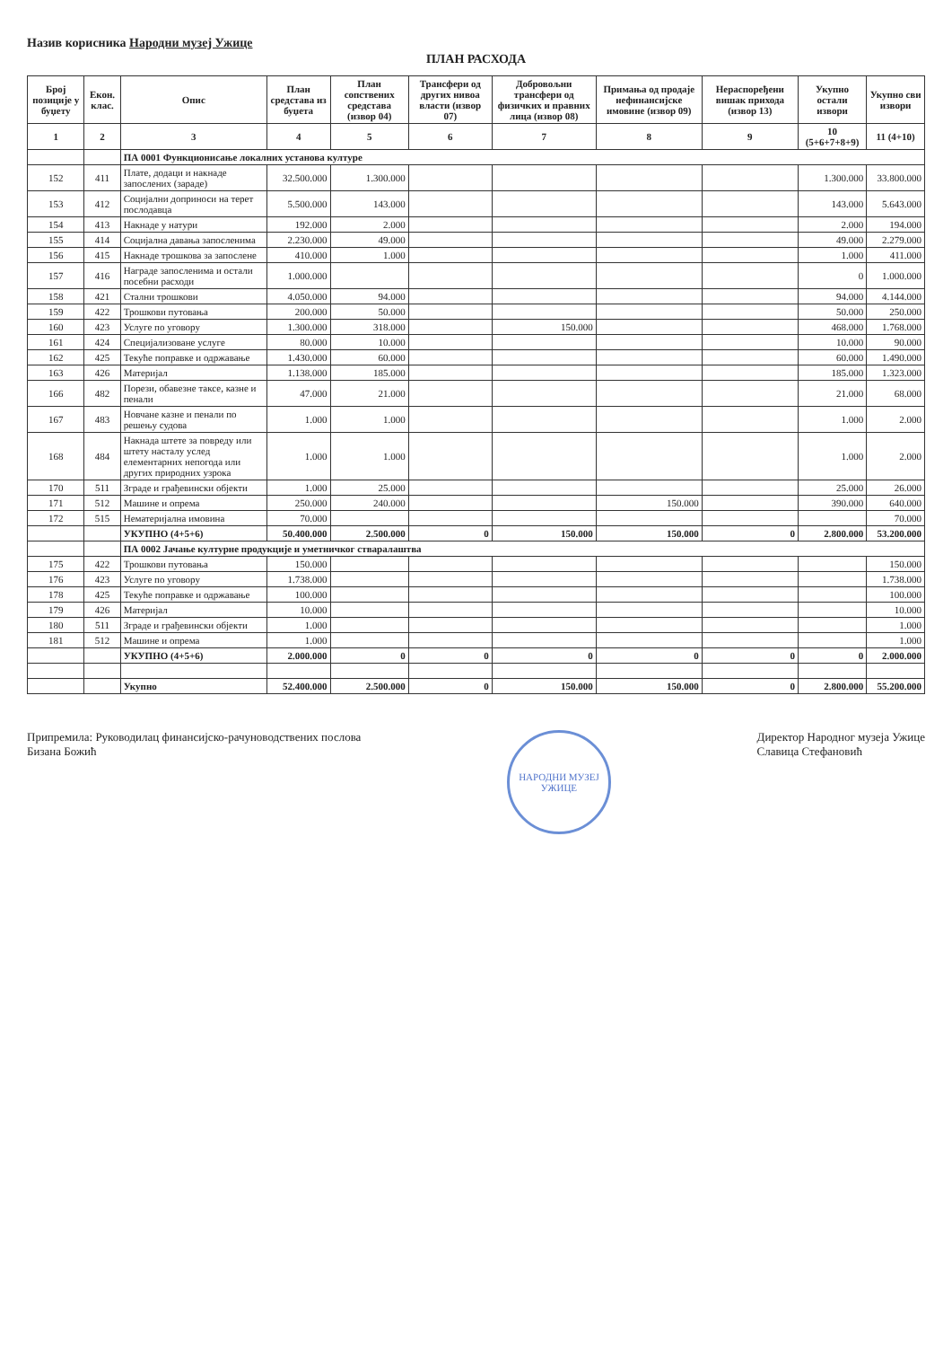Назив корисника Народни музеј Ужице
ПЛАН РАСХОДА
| Број позиције у буџету | Екон. клас. | Опис | План средстава из буџета | План сопствених средстава (извор 04) | Трансфери од других нивоа власти (извор 07) | Добровољни трансфери од физичких и правних лица (извор 08) | Примања од продаје нефинансијске имовине (извор 09) | Нераспоређени вишак прихода (извор 13) | Укупно остали извори | Укупно сви извори |
| --- | --- | --- | --- | --- | --- | --- | --- | --- | --- | --- |
| 1 | 2 | 3 | 4 | 5 | 6 | 7 | 8 | 9 | 10 (5+6+7+8+9) | 11 (4+10) |
| | | ПА 0001 Функционисање локалних установа културе | | | | | | | | |
| 152 | 411 | Плате, додаци и накнаде запослених (зараде) | 32.500.000 | 1.300.000 | | | | | 1.300.000 | 33.800.000 |
| 153 | 412 | Социјални доприноси на терет послодавца | 5.500.000 | 143.000 | | | | | 143.000 | 5.643.000 |
| 154 | 413 | Накнаде у натури | 192.000 | 2.000 | | | | | 2.000 | 194.000 |
| 155 | 414 | Социјална давања запосленима | 2.230.000 | 49.000 | | | | | 49.000 | 2.279.000 |
| 156 | 415 | Накнаде трошкова за запослене | 410.000 | 1.000 | | | | | 1.000 | 411.000 |
| 157 | 416 | Награде запосленима и остали посебни расходи | 1.000.000 | | | | | | 0 | 1.000.000 |
| 158 | 421 | Стални трошкови | 4.050.000 | 94.000 | | | | | 94.000 | 4.144.000 |
| 159 | 422 | Трошкови путовања | 200.000 | 50.000 | | | | | 50.000 | 250.000 |
| 160 | 423 | Услуге по уговору | 1.300.000 | 318.000 | | 150.000 | | | 468.000 | 1.768.000 |
| 161 | 424 | Специјализоване услуге | 80.000 | 10.000 | | | | | 10.000 | 90.000 |
| 162 | 425 | Текуће поправке и одржавање | 1.430.000 | 60.000 | | | | | 60.000 | 1.490.000 |
| 163 | 426 | Материјал | 1.138.000 | 185.000 | | | | | 185.000 | 1.323.000 |
| 166 | 482 | Порези, обавезне таксе, казне и пенали | 47.000 | 21.000 | | | | | 21.000 | 68.000 |
| 167 | 483 | Новчане казне и пенали по решењу судова | 1.000 | 1.000 | | | | | 1.000 | 2.000 |
| 168 | 484 | Накнада штете за повреду или штету насталу услед елементарних непогода или других природних узрока | 1.000 | 1.000 | | | | | 1.000 | 2.000 |
| 170 | 511 | Зграде и грађевински објекти | 1.000 | 25.000 | | | | | 25.000 | 26.000 |
| 171 | 512 | Машине и опрема | 250.000 | 240.000 | | | 150.000 | | 390.000 | 640.000 |
| 172 | 515 | Нематеријална имовина | 70.000 | | | | | | | 70.000 |
| | | УКУПНО (4+5+6) | 50.400.000 | 2.500.000 | 0 | 150.000 | 150.000 | 0 | 2.800.000 | 53.200.000 |
| | | ПА 0002 Јачање културне продукције и уметничког стваралаштва | | | | | | | | |
| 175 | 422 | Трошкови путовања | 150.000 | | | | | | | 150.000 |
| 176 | 423 | Услуге по уговору | 1.738.000 | | | | | | | 1.738.000 |
| 178 | 425 | Текуће поправке и одржавање | 100.000 | | | | | | | 100.000 |
| 179 | 426 | Материјал | 10.000 | | | | | | | 10.000 |
| 180 | 511 | Зграде и грађевински објекти | 1.000 | | | | | | | 1.000 |
| 181 | 512 | Машине и опрема | 1.000 | | | | | | | 1.000 |
| | | УКУПНО (4+5+6) | 2.000.000 | 0 | 0 | 0 | 0 | 0 | 0 | 2.000.000 |
| | | Укупно | 52.400.000 | 2.500.000 | 0 | 150.000 | 150.000 | 0 | 2.800.000 | 55.200.000 |
Припремила: Руководилац финансијско-рачуноводствених послова
Бизана Божић
НАРОДНИ МУЗЕЈ УЖИЦЕ
Директор Народног музеја Ужице
Славица Стефановић